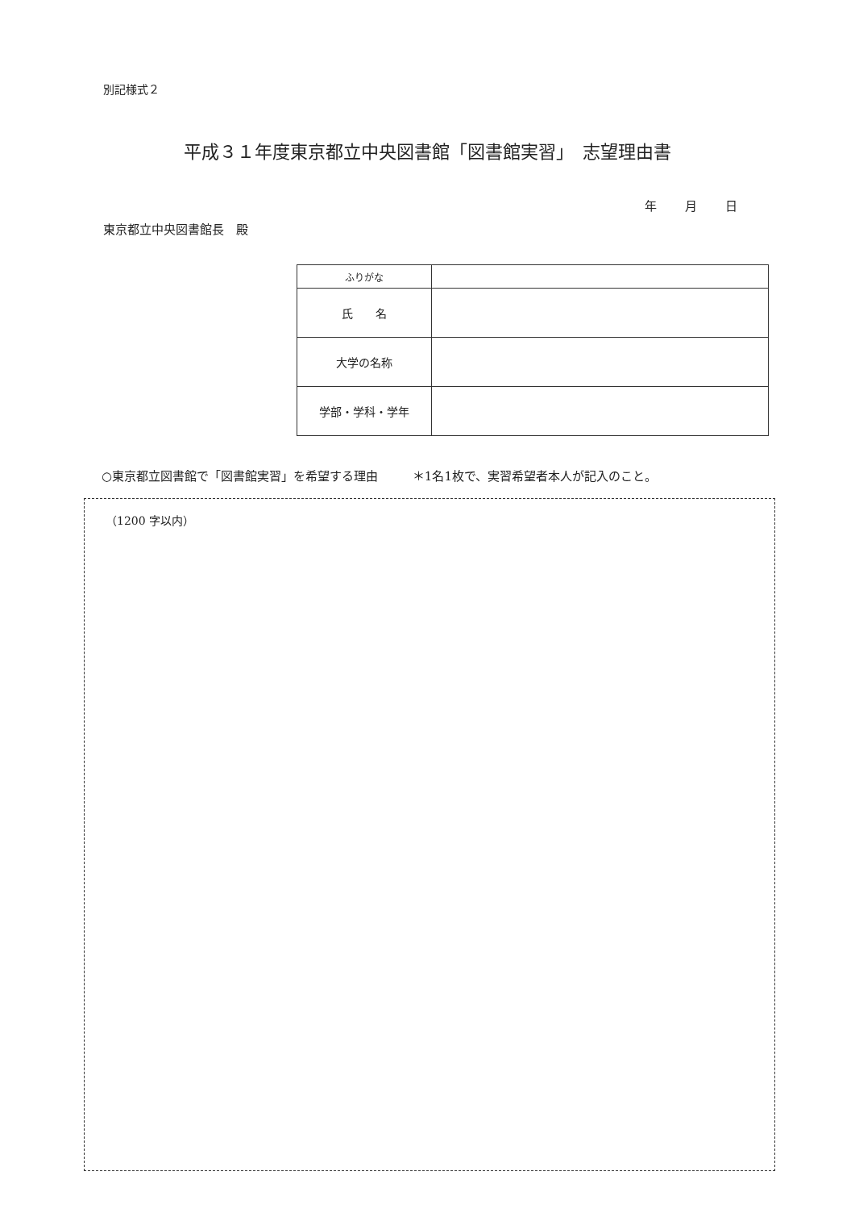別記様式２
平成３１年度東京都立中央図書館「図書館実習」　志望理由書
年 月 日
東京都立中央図書館長　殿
| ふりがな | |
| 氏 名 | |
| 大学の名称 | |
| 学部・学科・学年 | |
○東京都立図書館で「図書館実習」を希望する理由 ＊1名1枚で、実習希望者本人が記入のこと。
（1200 字以内）